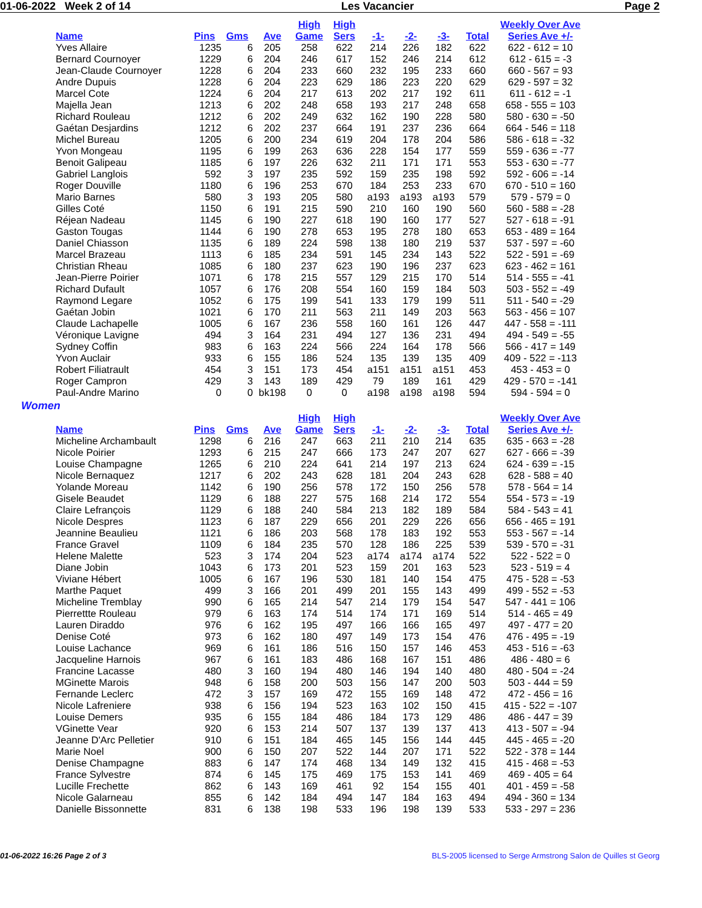01-06-2022 Week 2 of 14 Les Vacancier Page 2
| Name | Pins | Gms | Ave | High Game | High Sers | -1- | -2- | -3- | Total | Weekly Over Ave Series Ave +/- |
| --- | --- | --- | --- | --- | --- | --- | --- | --- | --- | --- |
| Yves Allaire | 1235 | 6 | 205 | 258 | 622 | 214 | 226 | 182 | 622 | 622 - 612 = 10 |
| Bernard Cournoyer | 1229 | 6 | 204 | 246 | 617 | 152 | 246 | 214 | 612 | 612 - 615 = -3 |
| Jean-Claude Cournoyer | 1228 | 6 | 204 | 233 | 660 | 232 | 195 | 233 | 660 | 660 - 567 = 93 |
| Andre Dupuis | 1228 | 6 | 204 | 223 | 629 | 186 | 223 | 220 | 629 | 629 - 597 = 32 |
| Marcel Cote | 1224 | 6 | 204 | 217 | 613 | 202 | 217 | 192 | 611 | 611 - 612 = -1 |
| Majella Jean | 1213 | 6 | 202 | 248 | 658 | 193 | 217 | 248 | 658 | 658 - 555 = 103 |
| Richard Rouleau | 1212 | 6 | 202 | 249 | 632 | 162 | 190 | 228 | 580 | 580 - 630 = -50 |
| Gaétan Desjardins | 1212 | 6 | 202 | 237 | 664 | 191 | 237 | 236 | 664 | 664 - 546 = 118 |
| Michel Bureau | 1205 | 6 | 200 | 234 | 619 | 204 | 178 | 204 | 586 | 586 - 618 = -32 |
| Yvon Mongeau | 1195 | 6 | 199 | 263 | 636 | 228 | 154 | 177 | 559 | 559 - 636 = -77 |
| Benoit Galipeau | 1185 | 6 | 197 | 226 | 632 | 211 | 171 | 171 | 553 | 553 - 630 = -77 |
| Gabriel Langlois | 592 | 3 | 197 | 235 | 592 | 159 | 235 | 198 | 592 | 592 - 606 = -14 |
| Roger Douville | 1180 | 6 | 196 | 253 | 670 | 184 | 253 | 233 | 670 | 670 - 510 = 160 |
| Mario Barnes | 580 | 3 | 193 | 205 | 580 | a193 | a193 | a193 | 579 | 579 - 579 = 0 |
| Gilles Coté | 1150 | 6 | 191 | 215 | 590 | 210 | 160 | 190 | 560 | 560 - 588 = -28 |
| Réjean Nadeau | 1145 | 6 | 190 | 227 | 618 | 190 | 160 | 177 | 527 | 527 - 618 = -91 |
| Gaston Tougas | 1144 | 6 | 190 | 278 | 653 | 195 | 278 | 180 | 653 | 653 - 489 = 164 |
| Daniel Chiasson | 1135 | 6 | 189 | 224 | 598 | 138 | 180 | 219 | 537 | 537 - 597 = -60 |
| Marcel Brazeau | 1113 | 6 | 185 | 234 | 591 | 145 | 234 | 143 | 522 | 522 - 591 = -69 |
| Christian Rheau | 1085 | 6 | 180 | 237 | 623 | 190 | 196 | 237 | 623 | 623 - 462 = 161 |
| Jean-Pierre Poirier | 1071 | 6 | 178 | 215 | 557 | 129 | 215 | 170 | 514 | 514 - 555 = -41 |
| Richard Dufault | 1057 | 6 | 176 | 208 | 554 | 160 | 159 | 184 | 503 | 503 - 552 = -49 |
| Raymond Legare | 1052 | 6 | 175 | 199 | 541 | 133 | 179 | 199 | 511 | 511 - 540 = -29 |
| Gaétan Jobin | 1021 | 6 | 170 | 211 | 563 | 211 | 149 | 203 | 563 | 563 - 456 = 107 |
| Claude Lachapelle | 1005 | 6 | 167 | 236 | 558 | 160 | 161 | 126 | 447 | 447 - 558 = -111 |
| Véronique Lavigne | 494 | 3 | 164 | 231 | 494 | 127 | 136 | 231 | 494 | 494 - 549 = -55 |
| Sydney Coffin | 983 | 6 | 163 | 224 | 566 | 224 | 164 | 178 | 566 | 566 - 417 = 149 |
| Yvon Auclair | 933 | 6 | 155 | 186 | 524 | 135 | 139 | 135 | 409 | 409 - 522 = -113 |
| Robert Filiatrault | 454 | 3 | 151 | 173 | 454 | a151 | a151 | a151 | 453 | 453 - 453 = 0 |
| Roger Campron | 429 | 3 | 143 | 189 | 429 | 79 | 189 | 161 | 429 | 429 - 570 = -141 |
| Paul-Andre Marino | 0 | 0 | bk198 | 0 | 0 | a198 | a198 | a198 | 594 | 594 - 594 = 0 |
Women
| Name | Pins | Gms | Ave | High Game | High Sers | -1- | -2- | -3- | Total | Weekly Over Ave Series Ave +/- |
| --- | --- | --- | --- | --- | --- | --- | --- | --- | --- | --- |
| Micheline Archambault | 1298 | 6 | 216 | 247 | 663 | 211 | 210 | 214 | 635 | 635 - 663 = -28 |
| Nicole Poirier | 1293 | 6 | 215 | 247 | 666 | 173 | 247 | 207 | 627 | 627 - 666 = -39 |
| Louise Champagne | 1265 | 6 | 210 | 224 | 641 | 214 | 197 | 213 | 624 | 624 - 639 = -15 |
| Nicole Bernaquez | 1217 | 6 | 202 | 243 | 628 | 181 | 204 | 243 | 628 | 628 - 588 = 40 |
| Yolande Moreau | 1142 | 6 | 190 | 256 | 578 | 172 | 150 | 256 | 578 | 578 - 564 = 14 |
| Gisele Beaudet | 1129 | 6 | 188 | 227 | 575 | 168 | 214 | 172 | 554 | 554 - 573 = -19 |
| Claire Lefrançois | 1129 | 6 | 188 | 240 | 584 | 213 | 182 | 189 | 584 | 584 - 543 = 41 |
| Nicole Despres | 1123 | 6 | 187 | 229 | 656 | 201 | 229 | 226 | 656 | 656 - 465 = 191 |
| Jeannine Beaulieu | 1121 | 6 | 186 | 203 | 568 | 178 | 183 | 192 | 553 | 553 - 567 = -14 |
| France Gravel | 1109 | 6 | 184 | 235 | 570 | 128 | 186 | 225 | 539 | 539 - 570 = -31 |
| Helene Malette | 523 | 3 | 174 | 204 | 523 | a174 | a174 | a174 | 522 | 522 - 522 = 0 |
| Diane Jobin | 1043 | 6 | 173 | 201 | 523 | 159 | 201 | 163 | 523 | 523 - 519 = 4 |
| Viviane Hébert | 1005 | 6 | 167 | 196 | 530 | 181 | 140 | 154 | 475 | 475 - 528 = -53 |
| Marthe Paquet | 499 | 3 | 166 | 201 | 499 | 201 | 155 | 143 | 499 | 499 - 552 = -53 |
| Micheline Tremblay | 990 | 6 | 165 | 214 | 547 | 214 | 179 | 154 | 547 | 547 - 441 = 106 |
| Pierrettte Rouleau | 979 | 6 | 163 | 174 | 514 | 174 | 171 | 169 | 514 | 514 - 465 = 49 |
| Lauren Diraddo | 976 | 6 | 162 | 195 | 497 | 166 | 166 | 165 | 497 | 497 - 477 = 20 |
| Denise Coté | 973 | 6 | 162 | 180 | 497 | 149 | 173 | 154 | 476 | 476 - 495 = -19 |
| Louise Lachance | 969 | 6 | 161 | 186 | 516 | 150 | 157 | 146 | 453 | 453 - 516 = -63 |
| Jacqueline Harnois | 967 | 6 | 161 | 183 | 486 | 168 | 167 | 151 | 486 | 486 - 480 = 6 |
| Francine Lacasse | 480 | 3 | 160 | 194 | 480 | 146 | 194 | 140 | 480 | 480 - 504 = -24 |
| MGinette Marois | 948 | 6 | 158 | 200 | 503 | 156 | 147 | 200 | 503 | 503 - 444 = 59 |
| Fernande Leclerc | 472 | 3 | 157 | 169 | 472 | 155 | 169 | 148 | 472 | 472 - 456 = 16 |
| Nicole Lafreniere | 938 | 6 | 156 | 194 | 523 | 163 | 102 | 150 | 415 | 415 - 522 = -107 |
| Louise Demers | 935 | 6 | 155 | 184 | 486 | 184 | 173 | 129 | 486 | 486 - 447 = 39 |
| VGinette Vear | 920 | 6 | 153 | 214 | 507 | 137 | 139 | 137 | 413 | 413 - 507 = -94 |
| Jeanne D'Arc Pelletier | 910 | 6 | 151 | 184 | 465 | 145 | 156 | 144 | 445 | 445 - 465 = -20 |
| Marie Noel | 900 | 6 | 150 | 207 | 522 | 144 | 207 | 171 | 522 | 522 - 378 = 144 |
| Denise Champagne | 883 | 6 | 147 | 174 | 468 | 134 | 149 | 132 | 415 | 415 - 468 = -53 |
| France Sylvestre | 874 | 6 | 145 | 175 | 469 | 175 | 153 | 141 | 469 | 469 - 405 = 64 |
| Lucille Frechette | 862 | 6 | 143 | 169 | 461 | 92 | 154 | 155 | 401 | 401 - 459 = -58 |
| Nicole Galarneau | 855 | 6 | 142 | 184 | 494 | 147 | 184 | 163 | 494 | 494 - 360 = 134 |
| Danielle Bissonnette | 831 | 6 | 138 | 198 | 533 | 196 | 198 | 139 | 533 | 533 - 297 = 236 |
01-06-2022 16:26 Page 2 of 3 BLS-2005 licensed to Serge Armstrong Salon de Quilles st Georg